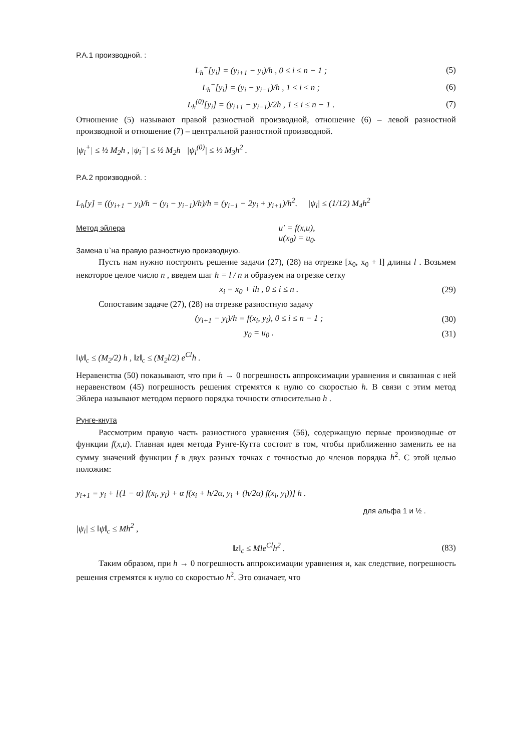Р.А.1 производной. :
L<sub>h</sub><sup>+</sup>[y<sub>i</sub>] = (y<sub>i+1</sub> − y<sub>i</sub>)/h , 0 ≤ i ≤ n − 1 ; (5)
L<sub>h</sub><sup>−</sup>[y<sub>i</sub>] = (y<sub>i</sub> − y<sub>i−1</sub>)/h , 1 ≤ i ≤ n ; (6)
L<sub>h</sub><sup>(0)</sup>[y<sub>i</sub>] = (y<sub>i+1</sub> − y<sub>i−1</sub>)/2h , 1 ≤ i ≤ n − 1 . (7)
Отношение (5) называют правой разностной производной, отношение (6) – левой разностной производной и отношение (7) – центральной разностной производной.
|ψ<sub>i</sub><sup>+</sup>| ≤ ½ M<sub>2</sub>h , |ψ<sub>i</sub><sup>−</sup>| ≤ ½ M<sub>2</sub>h |ψ<sub>i</sub><sup>(0)</sup>| ≤ ⅓ M<sub>3</sub>h<sup>2</sup> .
Р.А.2 производной. :
L<sub>h</sub>[y] = ((y<sub>i+1</sub> − y<sub>i</sub>)/h − (y<sub>i</sub> − y<sub>i−1</sub>)/h)/h = (y<sub>i−1</sub> − 2y<sub>i</sub> + y<sub>i+1</sub>)/h<sup>2</sup>. |ψ<sub>i</sub>| ≤ (1/12) M<sub>4</sub>h<sup>2</sup>
Метод эйлера
Замена u`на правую разностную производную.
u′ = f(x,u),
u(x<sub>0</sub>) = u<sub>0</sub>.
Пусть нам нужно построить решение задачи (27), (28) на отрезке [x<sub>0</sub>, x<sub>0</sub> + l] длины l . Возьмем некоторое целое число n , введем шаг h = l / n и образуем на отрезке сетку
x<sub>i</sub> = x<sub>0</sub> + ih , 0 ≤ i ≤ n . (29)
Сопоставим задаче (27), (28) на отрезке разностную задачу
(y<sub>i+1</sub> − y<sub>i</sub>)/h = f(x<sub>i</sub>, y<sub>i</sub>), 0 ≤ i ≤ n − 1 ; (30)
y<sub>0</sub> = u<sub>0</sub> . (31)
‖ψ‖<sub>c</sub> ≤ (M<sub>2</sub>/2) h , ‖z‖<sub>c</sub> ≤ (M<sub>2</sub>l/2) e<sup>Cl</sup>h .
Неравенства (50) показывают, что при h → 0 погрешность аппроксимации уравнения и связанная с ней неравенством (45) погрешность решения стремятся к нулю со скоростью h. В связи с этим метод Эйлера называют методом первого порядка точности относительно h .
Рунге-кнута
Рассмотрим правую часть разностного уравнения (56), содержащую первые производные от функции f(x,u). Главная идея метода Рунге-Кутта состоит в том, чтобы приближенно заменить ее на сумму значений функции f в двух разных точках с точностью до членов порядка h<sup>2</sup>. С этой целью положим:
y<sub>i+1</sub> = y<sub>i</sub> + [(1 − α) f(x<sub>i</sub>, y<sub>i</sub>) + α f(x<sub>i</sub> + h/2α, y<sub>i</sub> + (h/2α) f(x<sub>i</sub>, y<sub>i</sub>))] h .
для альфа 1 и ½ .
|ψ<sub>i</sub>| ≤ ‖ψ‖<sub>c</sub> ≤ Mh<sup>2</sup> ,
‖z‖<sub>c</sub> ≤ Mle<sup>Cl</sup>h<sup>2</sup> . (83)
Таким образом, при h → 0 погрешность аппроксимации уравнения и, как следствие, погрешность решения стремятся к нулю со скоростью h<sup>2</sup>. Это означает, что